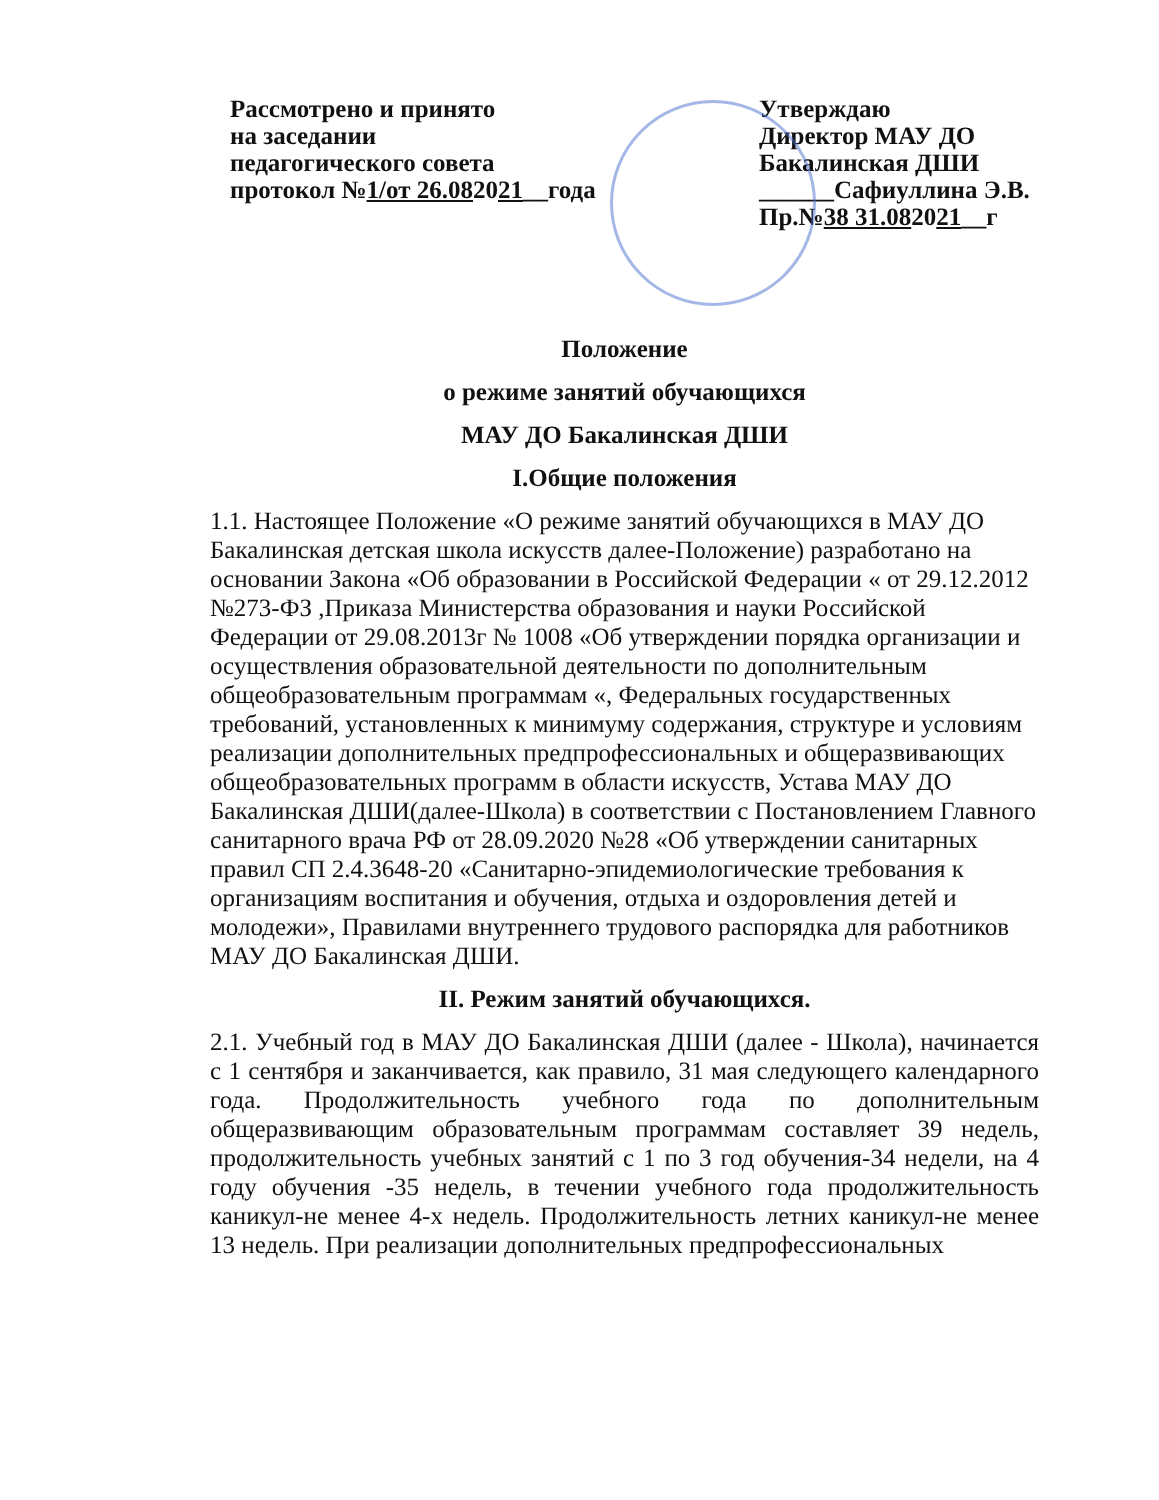Рассмотрено и принято
на заседании
педагогического совета
протокол №1/от 26.082021__года
Утверждаю
Директор МАУ ДО
Бакалинская ДШИ
______Сафиуллина Э.В.
Пр.№38 31.082021__г
Положение
о режиме занятий обучающихся
МАУ ДО Бакалинская ДШИ
I.Общие положения
1.1. Настоящее Положение «О режиме занятий обучающихся в МАУ ДО Бакалинская детская школа искусств далее-Положение) разработано на основании Закона «Об образовании в Российской Федерации « от 29.12.2012 №273-ФЗ ,Приказа Министерства образования и науки Российской Федерации от 29.08.2013г № 1008 «Об утверждении порядка организации и осуществления образовательной деятельности по дополнительным общеобразовательным программам «, Федеральных государственных требований, установленных к минимуму содержания, структуре и условиям реализации дополнительных предпрофессиональных и общеразвивающих общеобразовательных программ в области искусств, Устава МАУ ДО Бакалинская ДШИ(далее-Школа) в соответствии с Постановлением Главного санитарного врача РФ от 28.09.2020 №28 «Об утверждении санитарных правил СП 2.4.3648-20 «Санитарно-эпидемиологические требования к организациям воспитания и обучения, отдыха и оздоровления детей и молодежи», Правилами внутреннего трудового распорядка для работников МАУ ДО Бакалинская ДШИ.
II. Режим занятий обучающихся.
2.1. Учебный год в МАУ ДО Бакалинская ДШИ (далее - Школа), начинается с 1 сентября и заканчивается, как правило, 31 мая следующего календарного года. Продолжительность учебного года по дополнительным общеразвивающим образовательным программам составляет 39 недель, продолжительность учебных занятий с 1 по 3 год обучения-34 недели, на 4 году обучения -35 недель, в течении учебного года продолжительность каникул-не менее 4-х недель. Продолжительность летних каникул-не менее 13 недель. При реализации дополнительных предпрофессиональных